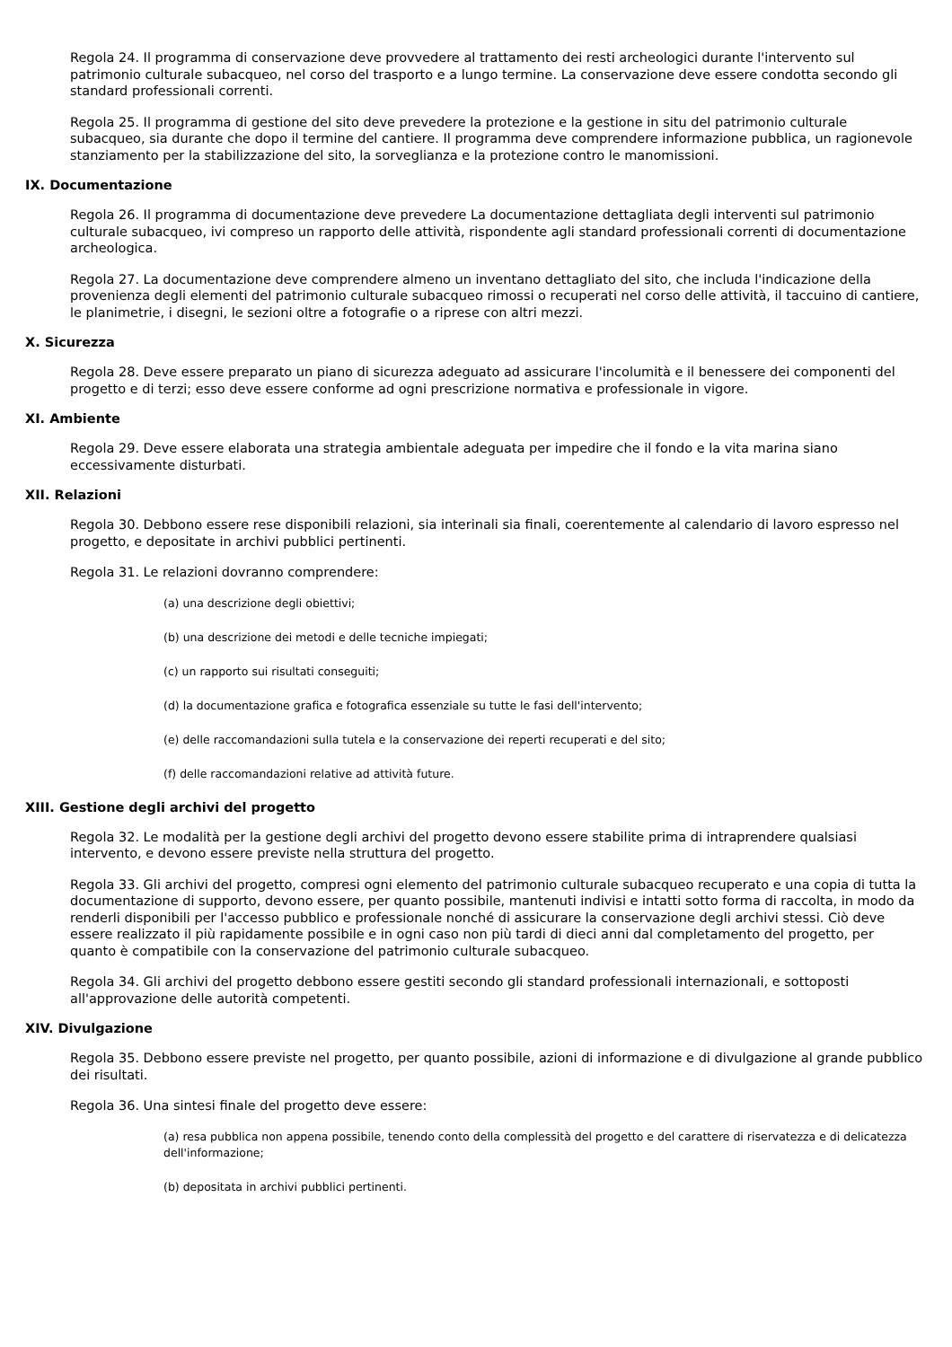Regola 24. Il programma di conservazione deve provvedere al trattamento dei resti archeologici durante l'intervento sul patrimonio culturale subacqueo, nel corso del trasporto e a lungo termine. La conservazione deve essere condotta secondo gli standard professionali correnti.
Regola 25. Il programma di gestione del sito deve prevedere la protezione e la gestione in situ del patrimonio culturale subacqueo, sia durante che dopo il termine del cantiere. Il programma deve comprendere informazione pubblica, un ragionevole stanziamento per la stabilizzazione del sito, la sorveglianza e la protezione contro le manomissioni.
IX. Documentazione
Regola 26. Il programma di documentazione deve prevedere La documentazione dettagliata degli interventi sul patrimonio culturale subacqueo, ivi compreso un rapporto delle attività, rispondente agli standard professionali correnti di documentazione archeologica.
Regola 27. La documentazione deve comprendere almeno un inventano dettagliato del sito, che includa l'indicazione della provenienza degli elementi del patrimonio culturale subacqueo rimossi o recuperati nel corso delle attività, il taccuino di cantiere, le planimetrie, i disegni, le sezioni oltre a fotografie o a riprese con altri mezzi.
X. Sicurezza
Regola 28. Deve essere preparato un piano di sicurezza adeguato ad assicurare l'incolumità e il benessere dei componenti del progetto e di terzi; esso deve essere conforme ad ogni prescrizione normativa e professionale in vigore.
XI. Ambiente
Regola 29. Deve essere elaborata una strategia ambientale adeguata per impedire che il fondo e la vita marina siano eccessivamente disturbati.
XII. Relazioni
Regola 30. Debbono essere rese disponibili relazioni, sia interinali sia finali, coerentemente al calendario di lavoro espresso nel progetto, e depositate in archivi pubblici pertinenti.
Regola 31. Le relazioni dovranno comprendere:
(a) una descrizione degli obiettivi;
(b) una descrizione dei metodi e delle tecniche impiegati;
(c) un rapporto sui risultati conseguiti;
(d) la documentazione grafica e fotografica essenziale su tutte le fasi dell'intervento;
(e) delle raccomandazioni sulla tutela e la conservazione dei reperti recuperati e del sito;
(f) delle raccomandazioni relative ad attività future.
XIII. Gestione degli archivi del progetto
Regola 32. Le modalità per la gestione degli archivi del progetto devono essere stabilite prima di intraprendere qualsiasi intervento, e devono essere previste nella struttura del progetto.
Regola 33. Gli archivi del progetto, compresi ogni elemento del patrimonio culturale subacqueo recuperato e una copia di tutta la documentazione di supporto, devono essere, per quanto possibile, mantenuti indivisi e intatti sotto forma di raccolta, in modo da renderli disponibili per l'accesso pubblico e professionale nonché di assicurare la conservazione degli archivi stessi. Ciò deve essere realizzato il più rapidamente possibile e in ogni caso non più tardi di dieci anni dal completamento del progetto, per quanto è compatibile con la conservazione del patrimonio culturale subacqueo.
Regola 34. Gli archivi del progetto debbono essere gestiti secondo gli standard professionali internazionali, e sottoposti all'approvazione delle autorità competenti.
XIV. Divulgazione
Regola 35. Debbono essere previste nel progetto, per quanto possibile, azioni di informazione e di divulgazione al grande pubblico dei risultati.
Regola 36. Una sintesi finale del progetto deve essere:
(a) resa pubblica non appena possibile, tenendo conto della complessità del progetto e del carattere di riservatezza e di delicatezza dell'informazione;
(b) depositata in archivi pubblici pertinenti.